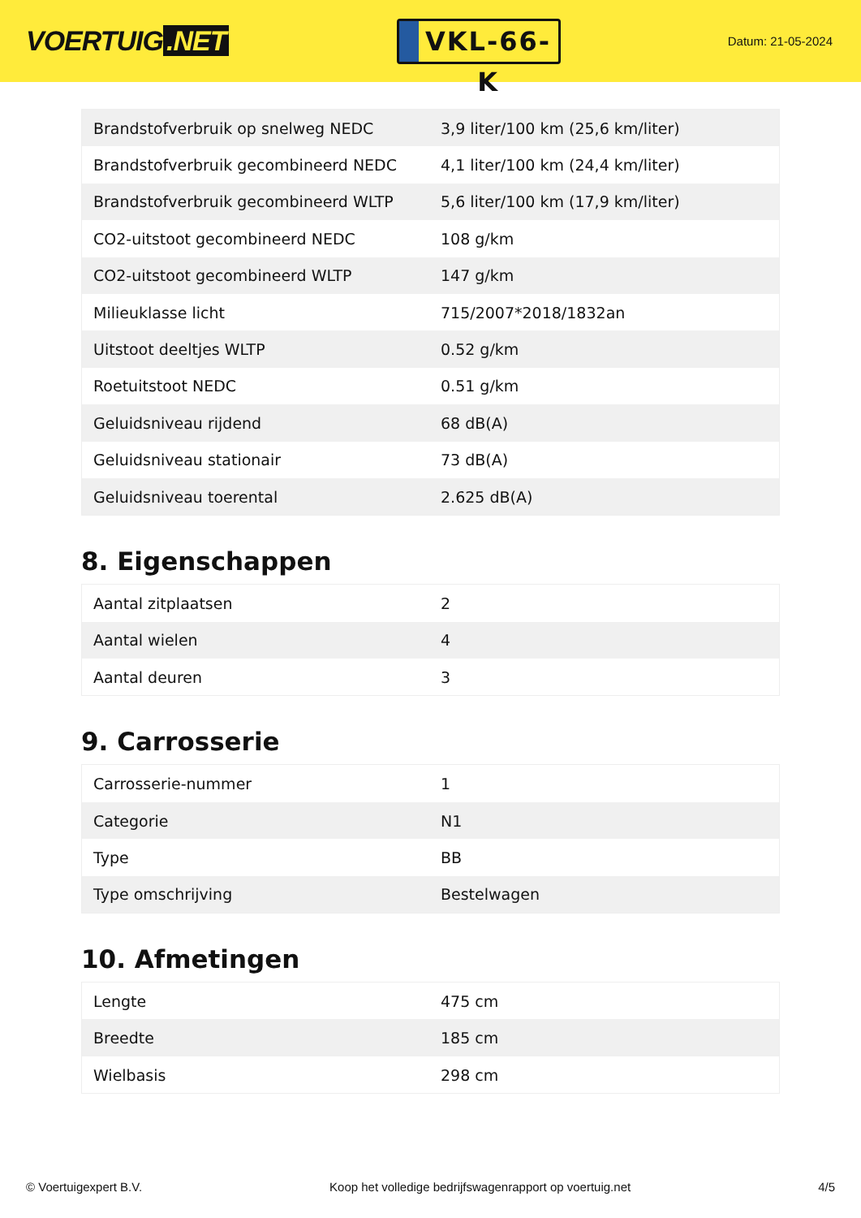VOERTUIG.NET
VKL-66-K
Datum: 21-05-2024
| Brandstofverbruik op snelweg NEDC | 3,9 liter/100 km (25,6 km/liter) |
| Brandstofverbruik gecombineerd NEDC | 4,1 liter/100 km (24,4 km/liter) |
| Brandstofverbruik gecombineerd WLTP | 5,6 liter/100 km (17,9 km/liter) |
| CO2-uitstoot gecombineerd NEDC | 108 g/km |
| CO2-uitstoot gecombineerd WLTP | 147 g/km |
| Milieuklasse licht | 715/2007*2018/1832an |
| Uitstoot deeltjes WLTP | 0.52 g/km |
| Roetuitstoot NEDC | 0.51 g/km |
| Geluidsniveau rijdend | 68 dB(A) |
| Geluidsniveau stationair | 73 dB(A) |
| Geluidsniveau toerental | 2.625 dB(A) |
8. Eigenschappen
| Aantal zitplaatsen | 2 |
| Aantal wielen | 4 |
| Aantal deuren | 3 |
9. Carrosserie
| Carrosserie-nummer | 1 |
| Categorie | N1 |
| Type | BB |
| Type omschrijving | Bestelwagen |
10. Afmetingen
| Lengte | 475 cm |
| Breedte | 185 cm |
| Wielbasis | 298 cm |
© Voertuigexpert B.V. Koop het volledige bedrijfswagenrapport op voertuig.net 4/5